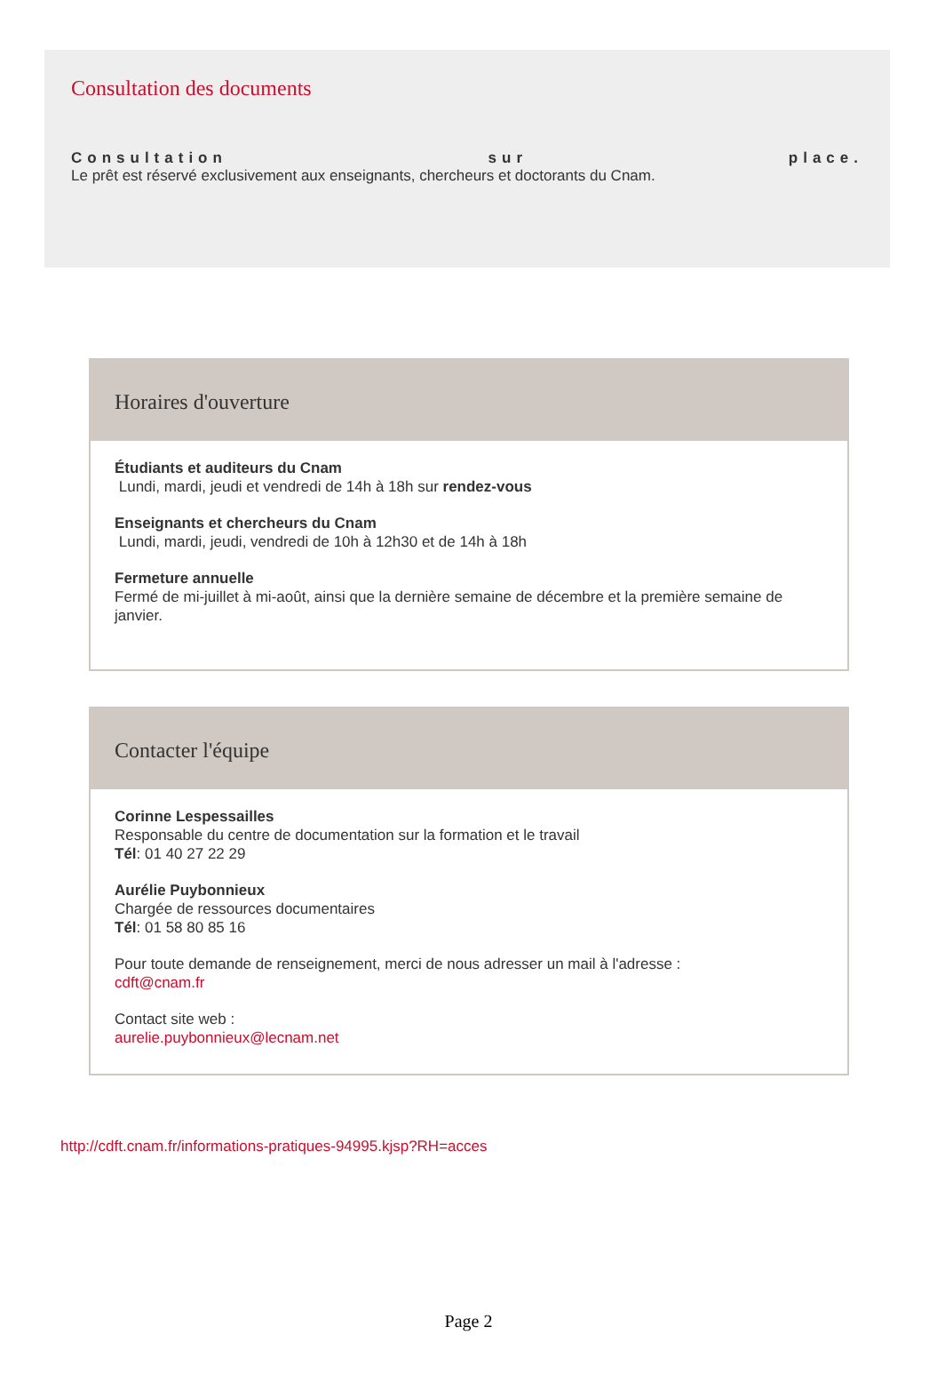Consultation des documents
Consultation sur place.
Le prêt est réservé exclusivement aux enseignants, chercheurs et doctorants du Cnam.
Horaires d'ouverture
Étudiants et auditeurs du Cnam
Lundi, mardi, jeudi et vendredi de 14h à 18h sur rendez-vous
Enseignants et chercheurs du Cnam
Lundi, mardi, jeudi, vendredi de 10h à 12h30 et de 14h à 18h
Fermeture annuelle
Fermé de mi-juillet à mi-août, ainsi que la dernière semaine de décembre et la première semaine de janvier.
Contacter l'équipe
Corinne Lespessailles
Responsable du centre de documentation sur la formation et le travail
Tél: 01 40 27 22 29
Aurélie Puybonnieux
Chargée de ressources documentaires
Tél: 01 58 80 85 16
Pour toute demande de renseignement, merci de nous adresser un mail à l'adresse :
cdft@cnam.fr
Contact site web :
aurelie.puybonnieux@lecnam.net
http://cdft.cnam.fr/informations-pratiques-94995.kjsp?RH=acces
Page 2